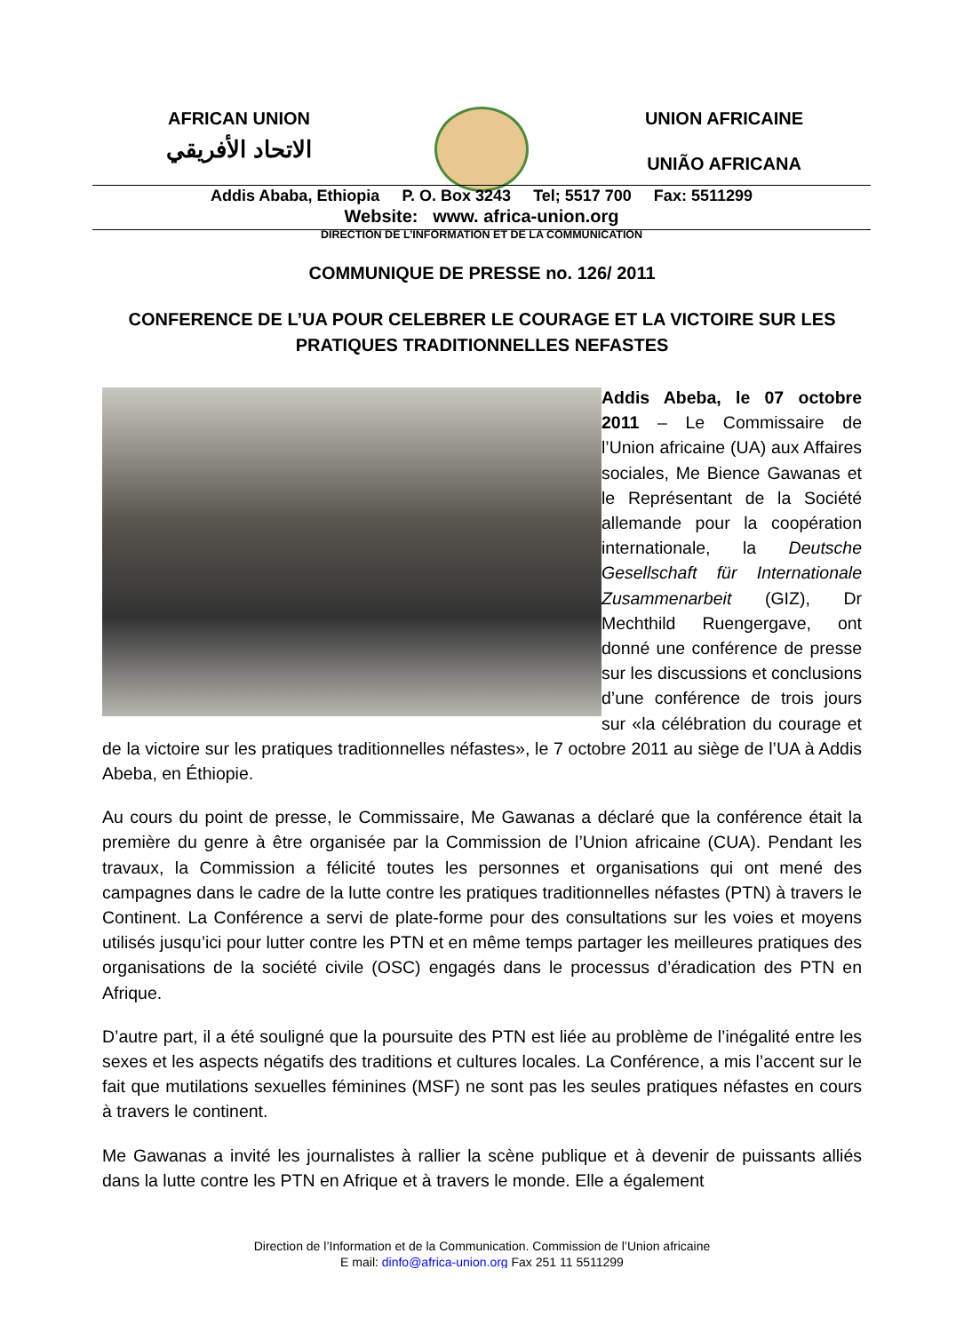AFRICAN UNION
الاتحاد الأفريقي
UNION AFRICAINE
UNIÃO AFRICANA
Addis Ababa, Ethiopia P. O. Box 3243 Tel; 5517 700 Fax: 5511299
Website: www. africa-union.org
DIRECTION DE L’INFORMATION ET DE LA COMMUNICATION
COMMUNIQUE DE PRESSE no. 126/ 2011
CONFERENCE DE L’UA POUR CELEBRER LE COURAGE ET LA VICTOIRE SUR LES PRATIQUES TRADITIONNELLES NEFASTES
Addis Abeba, le 07 octobre 2011 – Le Commissaire de l’Union africaine (UA) aux Affaires sociales, Me Bience Gawanas et le Représentant de la Société allemande pour la coopération internationale, la Deutsche Gesellschaft für Internationale Zusammenarbeit (GIZ), Dr Mechthild Ruengergave, ont donné une conférence de presse sur les discussions et conclusions d’une conférence de trois jours sur «la célébration du courage et de la victoire sur les pratiques traditionnelles néfastes», le 7 octobre 2011 au siège de l’UA à Addis Abeba, en Éthiopie.
Au cours du point de presse, le Commissaire, Me Gawanas a déclaré que la conférence était la première du genre à être organisée par la Commission de l’Union africaine (CUA). Pendant les travaux, la Commission a félicité toutes les personnes et organisations qui ont mené des campagnes dans le cadre de la lutte contre les pratiques traditionnelles néfastes (PTN) à travers le Continent. La Conférence a servi de plate-forme pour des consultations sur les voies et moyens utilisés jusqu’ici pour lutter contre les PTN et en même temps partager les meilleures pratiques des organisations de la société civile (OSC) engagés dans le processus d’éradication des PTN en Afrique.
D’autre part, il a été souligné que la poursuite des PTN est liée au problème de l’inégalité entre les sexes et les aspects négatifs des traditions et cultures locales. La Conférence, a mis l’accent sur le fait que mutilations sexuelles féminines (MSF) ne sont pas les seules pratiques néfastes en cours à travers le continent.
Me Gawanas a invité les journalistes à rallier la scène publique et à devenir de puissants alliés dans la lutte contre les PTN en Afrique et à travers le monde. Elle a également
Direction de l’Information et de la Communication. Commission de l’Union africaine
E mail: dinfo@africa-union.org Fax 251 11 5511299